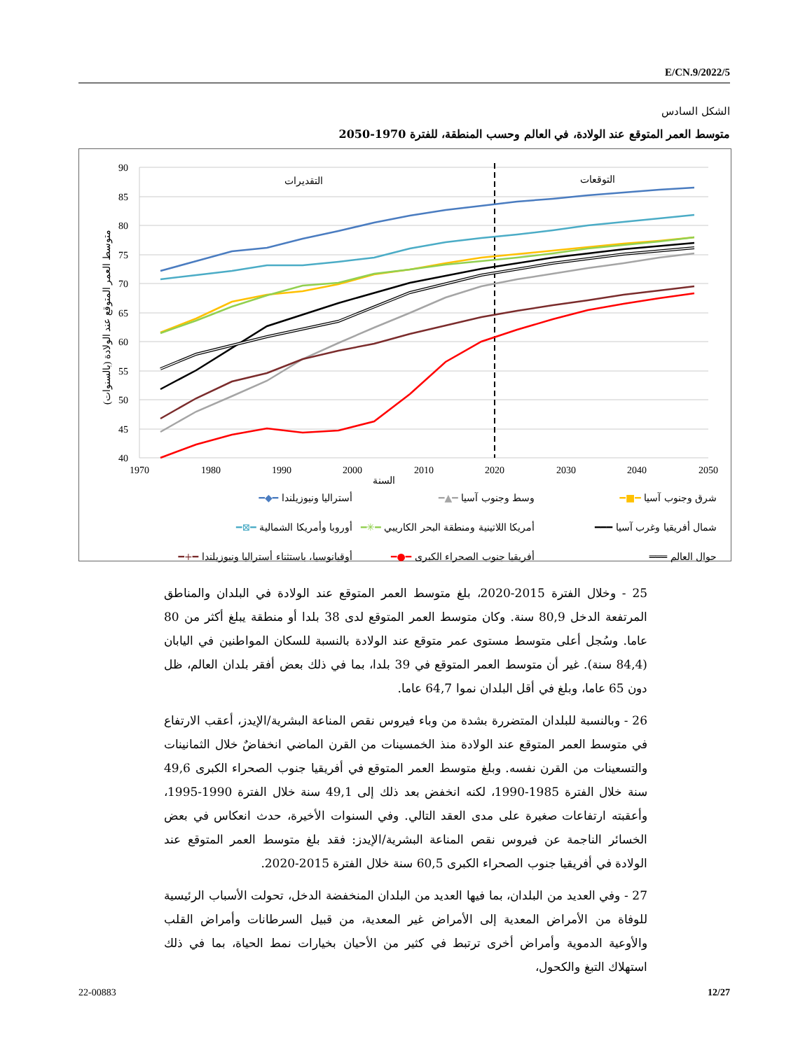E/CN.9/2022/5
الشكل السادس
متوسط العمر المتوقع عند الولادة، في العالم وحسب المنطقة، للفترة 1970-2050
90
85
80
75
70
65
60
55
50
45
40
1970
1980
1990
2000
2010
2020
2030
2040
2050
السنة
التقديرات
التوقعات
متوسط العمر المتوقع عند الولادة (بالسنوات)
شرق وجنوب آسيا ━■━ وسط وجنوب آسيا ━▲━ أستراليا ونيوزيلندا ━◆━ شمال أفريقيا وغرب آسيا ━━━ أمريكا اللاتينية ومنطقة البحر الكاريبي ━✳━ أوروبا وأمريكا الشمالية ━⊠━ حوال العالم ═══ أفريقيا جنوب الصحراء الكبرى ━●━ أوقيانوسيا، باستثناء أستراليا ونيوزيلندا ━+━
25 - وخلال الفترة 2015-2020، بلغ متوسط العمر المتوقع عند الولادة في البلدان والمناطق المرتفعة الدخل 80,9 سنة. وكان متوسط العمر المتوقع لدى 38 بلدا أو منطقة يبلغ أكثر من 80 عاما. وسُجل أعلى متوسط مستوى عمر متوقع عند الولادة بالنسبة للسكان المواطنين في اليابان (84,4 سنة). غير أن متوسط العمر المتوقع في 39 بلدا، بما في ذلك بعض أفقر بلدان العالم، ظل دون 65 عاما، وبلغ في أقل البلدان نموا 64,7 عاما.
26 - وبالنسبة للبلدان المتضررة بشدة من وباء فيروس نقص المناعة البشرية/الإيدز، أعقب الارتفاع في متوسط العمر المتوقع عند الولادة منذ الخمسينات من القرن الماضي انخفاضٌ خلال الثمانينات والتسعينات من القرن نفسه. وبلغ متوسط العمر المتوقع في أفريقيا جنوب الصحراء الكبرى 49,6 سنة خلال الفترة 1985-1990، لكنه انخفض بعد ذلك إلى 49,1 سنة خلال الفترة 1990-1995، وأعقبته ارتفاعات صغيرة على مدى العقد التالي. وفي السنوات الأخيرة، حدث انعكاس في بعض الخسائر الناجمة عن فيروس نقص المناعة البشرية/الإيدز: فقد بلغ متوسط العمر المتوقع عند الولادة في أفريقيا جنوب الصحراء الكبرى 60,5 سنة خلال الفترة 2015-2020.
27 - وفي العديد من البلدان، بما فيها العديد من البلدان المنخفضة الدخل، تحولت الأسباب الرئيسية للوفاة من الأمراض المعدية إلى الأمراض غير المعدية، من قبيل السرطانات وأمراض القلب والأوعية الدموية وأمراض أخرى ترتبط في كثير من الأحيان بخيارات نمط الحياة، بما في ذلك استهلاك التبغ والكحول،
22-00883 12/27